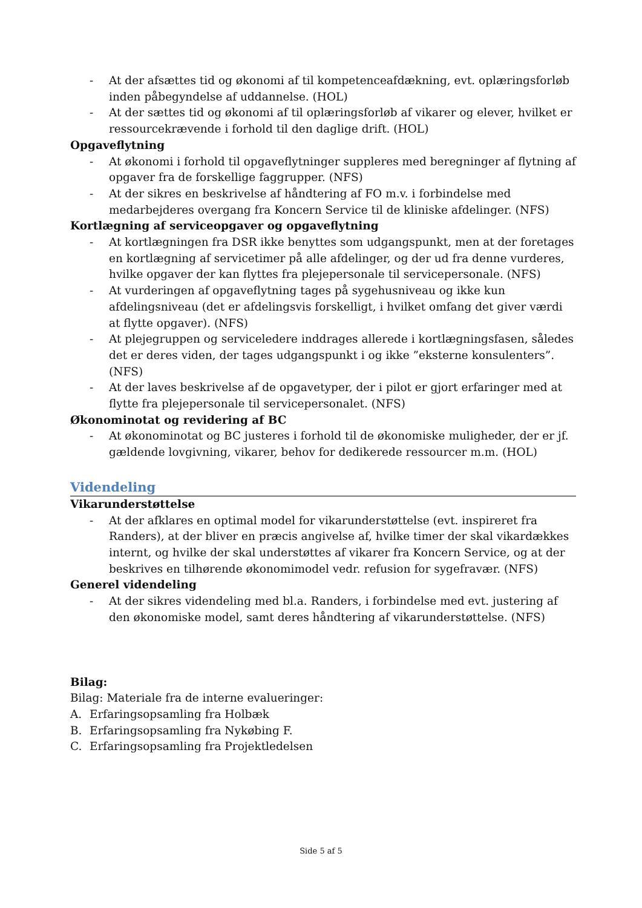- At der afsættes tid og økonomi af til kompetenceafdækning, evt. oplæringsforløb inden påbegyndelse af uddannelse. (HOL)
- At der sættes tid og økonomi af til oplæringsforløb af vikarer og elever, hvilket er ressourcekrævende i forhold til den daglige drift. (HOL)
Opgaveflytning
- At økonomi i forhold til opgaveflytninger suppleres med beregninger af flytning af opgaver fra de forskellige faggrupper. (NFS)
- At der sikres en beskrivelse af håndtering af FO m.v. i forbindelse med medarbejderes overgang fra Koncern Service til de kliniske afdelinger. (NFS)
Kortlægning af serviceopgaver og opgaveflytning
- At kortlægningen fra DSR ikke benyttes som udgangspunkt, men at der foretages en kortlægning af servicetimer på alle afdelinger, og der ud fra denne vurderes, hvilke opgaver der kan flyttes fra plejepersonale til servicepersonale. (NFS)
- At vurderingen af opgaveflytning tages på sygehusniveau og ikke kun afdelingsniveau (det er afdelingsvis forskelligt, i hvilket omfang det giver værdi at flytte opgaver). (NFS)
- At plejegruppen og serviceledere inddrages allerede i kortlægningsfasen, således det er deres viden, der tages udgangspunkt i og ikke ”eksterne konsulenters”. (NFS)
- At der laves beskrivelse af de opgavetyper, der i pilot er gjort erfaringer med at flytte fra plejepersonale til servicepersonalet. (NFS)
Økonominotat og revidering af BC
- At økonominotat og BC justeres i forhold til de økonomiske muligheder, der er jf. gældende lovgivning, vikarer, behov for dedikerede ressourcer m.m. (HOL)
Videndeling
Vikarunderstøttelse
- At der afklares en optimal model for vikarunderstøttelse (evt. inspireret fra Randers), at der bliver en præcis angivelse af, hvilke timer der skal vikardækkes internt, og hvilke der skal understøttes af vikarer fra Koncern Service, og at der beskrives en tilhørende økonomimodel vedr. refusion for sygefravær. (NFS)
Generel videndeling
- At der sikres videndeling med bl.a. Randers, i forbindelse med evt. justering af den økonomiske model, samt deres håndtering af vikarunderstøttelse. (NFS)
Bilag:
Bilag: Materiale fra de interne evalueringer:
A. Erfaringsopsamling fra Holbæk
B. Erfaringsopsamling fra Nykøbing F.
C. Erfaringsopsamling fra Projektledelsen
Side 5 af 5